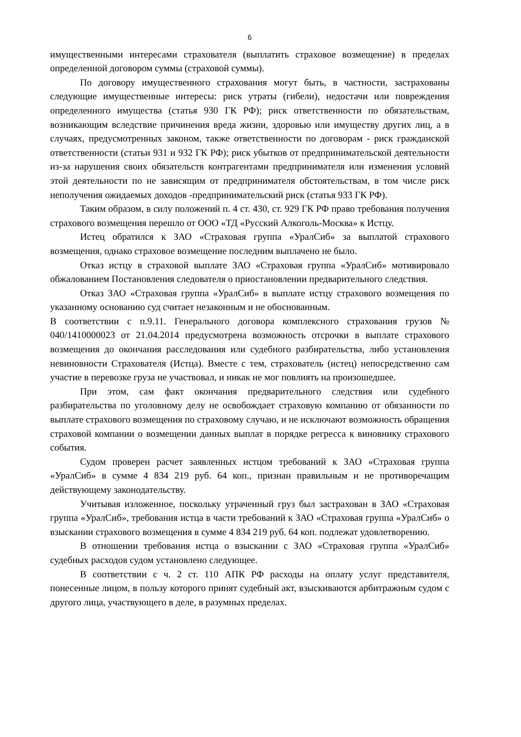6
имущественными интересами страхователя (выплатить страховое возмещение) в пределах определенной договором суммы (страховой суммы).
По договору имущественного страхования могут быть, в частности, застрахованы следующие имущественные интересы: риск утраты (гибели), недостачи или повреждения определенного имущества (статья 930 ГК РФ); риск ответственности по обязательствам, возникающим вследствие причинения вреда жизни, здоровью или имуществу других лиц, а в случаях, предусмотренных законом, также ответственности по договорам - риск гражданской ответственности (статьи 931 и 932 ГК РФ); риск убытков от предпринимательской деятельности из-за нарушения своих обязательств контрагентами предпринимателя или изменения условий этой деятельности по не зависящим от предпринимателя обстоятельствам, в том числе риск неполучения ожидаемых доходов -предпринимательский риск (статья 933 ГК РФ).
Таким образом, в силу положений п. 4 ст. 430, ст. 929 ГК РФ право требования получения страхового возмещения перешло от ООО «ТД «Русский Алкоголь-Москва» к Истцу.
Истец обратился к ЗАО «Страховая группа «УралСиб» за выплатой страхового возмещения, однако страховое возмещение последним выплачено не было.
Отказ истцу в страховой выплате ЗАО «Страховая группа «УралСиб» мотивировало обжалованием Постановления следователя о приостановлении предварительного следствия.
Отказ ЗАО «Страховая группа «УралСиб» в выплате истцу страхового возмещения по указанному основанию суд считает незаконным и не обоснованным.
В соответствии с п.9.11. Генерального договора комплексного страхования грузов № 040/1410000023 от 21.04.2014 предусмотрена возможность отсрочки в выплате страхового возмещения до окончания расследования или судебного разбирательства, либо установления невиновности Страхователя (Истца). Вместе с тем, страхователь (истец) непосредственно сам участие в перевозке груза не участвовал, и никак не мог повлиять на произошедшее.
При этом, сам факт окончания предварительного следствия или судебного разбирательства по уголовному делу не освобождает страховую компанию от обязанности по выплате страхового возмещения по страховому случаю, и не исключают возможность обращения страховой компании о возмещении данных выплат в порядке регресса к виновнику страхового события.
Судом проверен расчет заявленных истцом требований к ЗАО «Страховая группа «УралСиб» в сумме 4 834 219 руб. 64 коп., признан правильным и не противоречащим действующему законодательству.
Учитывая изложенное, поскольку утраченный груз был застрахован в ЗАО «Страховая группа «УралСиб», требования истца в части требований к ЗАО «Страховая группа «УралСиб» о взыскании страхового возмещения в сумме 4 834 219 руб. 64 коп. подлежат удовлетворению.
В отношении требования истца о взыскании с ЗАО «Страховая группа «УралСиб» судебных расходов судом установлено следующее.
В соответствии с ч. 2 ст. 110 АПК РФ расходы на оплату услуг представителя, понесенные лицом, в пользу которого принят судебный акт, взыскиваются арбитражным судом с другого лица, участвующего в деле, в разумных пределах.